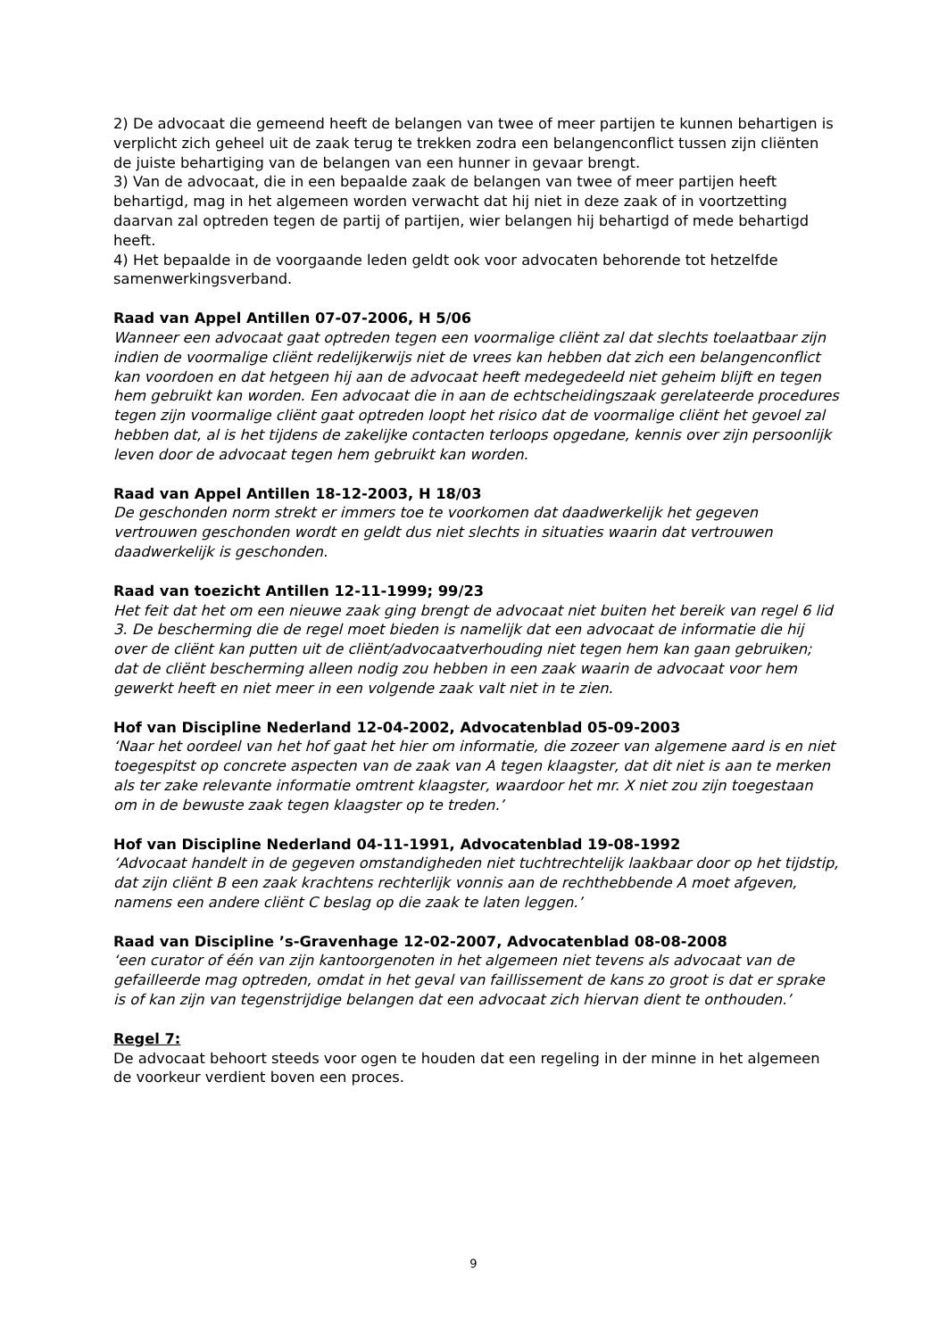2) De advocaat die gemeend heeft de belangen van twee of meer partijen te kunnen behartigen is verplicht zich geheel uit de zaak terug te trekken zodra een belangenconflict tussen zijn cliënten de juiste behartiging van de belangen van een hunner in gevaar brengt.
3) Van de advocaat, die in een bepaalde zaak de belangen van twee of meer partijen heeft behartigd, mag in het algemeen worden verwacht dat hij niet in deze zaak of in voortzetting daarvan zal optreden tegen de partij of partijen, wier belangen hij behartigd of mede behartigd heeft.
4) Het bepaalde in de voorgaande leden geldt ook voor advocaten behorende tot hetzelfde samenwerkingsverband.
Raad van Appel Antillen 07-07-2006, H 5/06
Wanneer een advocaat gaat optreden tegen een voormalige cliënt zal dat slechts toelaatbaar zijn indien de voormalige cliënt redelijkerwijs niet de vrees kan hebben dat zich een belangenconflict kan voordoen en dat hetgeen hij aan de advocaat heeft medegedeeld niet geheim blijft en tegen hem gebruikt kan worden. Een advocaat die in aan de echtscheidingszaak gerelateerde procedures tegen zijn voormalige cliënt gaat optreden loopt het risico dat de voormalige cliënt het gevoel zal hebben dat, al is het tijdens de zakelijke contacten terloops opgedane, kennis over zijn persoonlijk leven door de advocaat tegen hem gebruikt kan worden.
Raad van Appel Antillen 18-12-2003, H 18/03
De geschonden norm strekt er immers toe te voorkomen dat daadwerkelijk het gegeven vertrouwen geschonden wordt en geldt dus niet slechts in situaties waarin dat vertrouwen daadwerkelijk is geschonden.
Raad van toezicht Antillen 12-11-1999; 99/23
Het feit dat het om een nieuwe zaak ging brengt de advocaat niet buiten het bereik van regel 6 lid 3. De bescherming die de regel moet bieden is namelijk dat een advocaat de informatie die hij over de cliënt kan putten uit de cliënt/advocaatverhouding niet tegen hem kan gaan gebruiken; dat de cliënt bescherming alleen nodig zou hebben in een zaak waarin de advocaat voor hem gewerkt heeft en niet meer in een volgende zaak valt niet in te zien.
Hof van Discipline Nederland 12-04-2002, Advocatenblad 05-09-2003
‘Naar het oordeel van het hof gaat het hier om informatie, die zozeer van algemene aard is en niet toegespitst op concrete aspecten van de zaak van A tegen klaagster, dat dit niet is aan te merken als ter zake relevante informatie omtrent klaagster, waardoor het mr. X niet zou zijn toegestaan om in de bewuste zaak tegen klaagster op te treden.’
Hof van Discipline Nederland 04-11-1991, Advocatenblad 19-08-1992
‘Advocaat handelt in de gegeven omstandigheden niet tuchtrechtelijk laakbaar door op het tijdstip, dat zijn cliënt B een zaak krachtens rechterlijk vonnis aan de rechthebbende A moet afgeven, namens een andere cliënt C beslag op die zaak te laten leggen.’
Raad van Discipline ’s-Gravenhage 12-02-2007, Advocatenblad 08-08-2008
‘een curator of één van zijn kantoorgenoten in het algemeen niet tevens als advocaat van de gefailleerde mag optreden, omdat in het geval van faillissement de kans zo groot is dat er sprake is of kan zijn van tegenstrijdige belangen dat een advocaat zich hiervan dient te onthouden.’
Regel 7:
De advocaat behoort steeds voor ogen te houden dat een regeling in der minne in het algemeen de voorkeur verdient boven een proces.
9